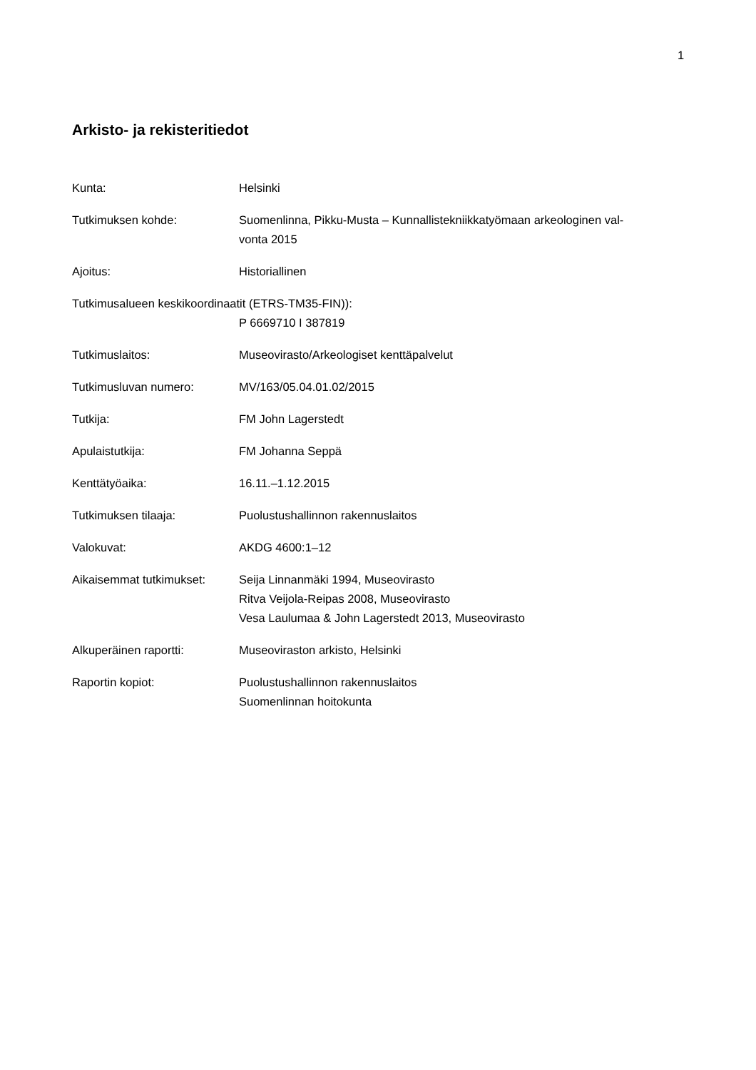1
Arkisto- ja rekisteritiedot
Kunta: Helsinki
Tutkimuksen kohde: Suomenlinna, Pikku-Musta – Kunnallistekniikkatyömaan arkeologinen val-
vonta 2015
Ajoitus: Historiallinen
Tutkimusalueen keskikoordinaatit (ETRS-TM35-FIN)):
P 6669710 I 387819
Tutkimuslaitos: Museovirasto/Arkeologiset kenttäpalvelut
Tutkimusluvan numero: MV/163/05.04.01.02/2015
Tutkija: FM John Lagerstedt
Apulaistutkija: FM Johanna Seppä
Kenttätyöaika: 16.11.–1.12.2015
Tutkimuksen tilaaja: Puolustushallinnon rakennuslaitos
Valokuvat: AKDG 4600:1–12
Aikaisemmat tutkimukset:
Seija Linnanmäki 1994, Museovirasto
Ritva Veijola-Reipas 2008, Museovirasto
Vesa Laulumaa & John Lagerstedt 2013, Museovirasto
Alkuperäinen raportti: Museoviraston arkisto, Helsinki
Raportin kopiot: Puolustushallinnon rakennuslaitos
Suomenlinnan hoitokunta